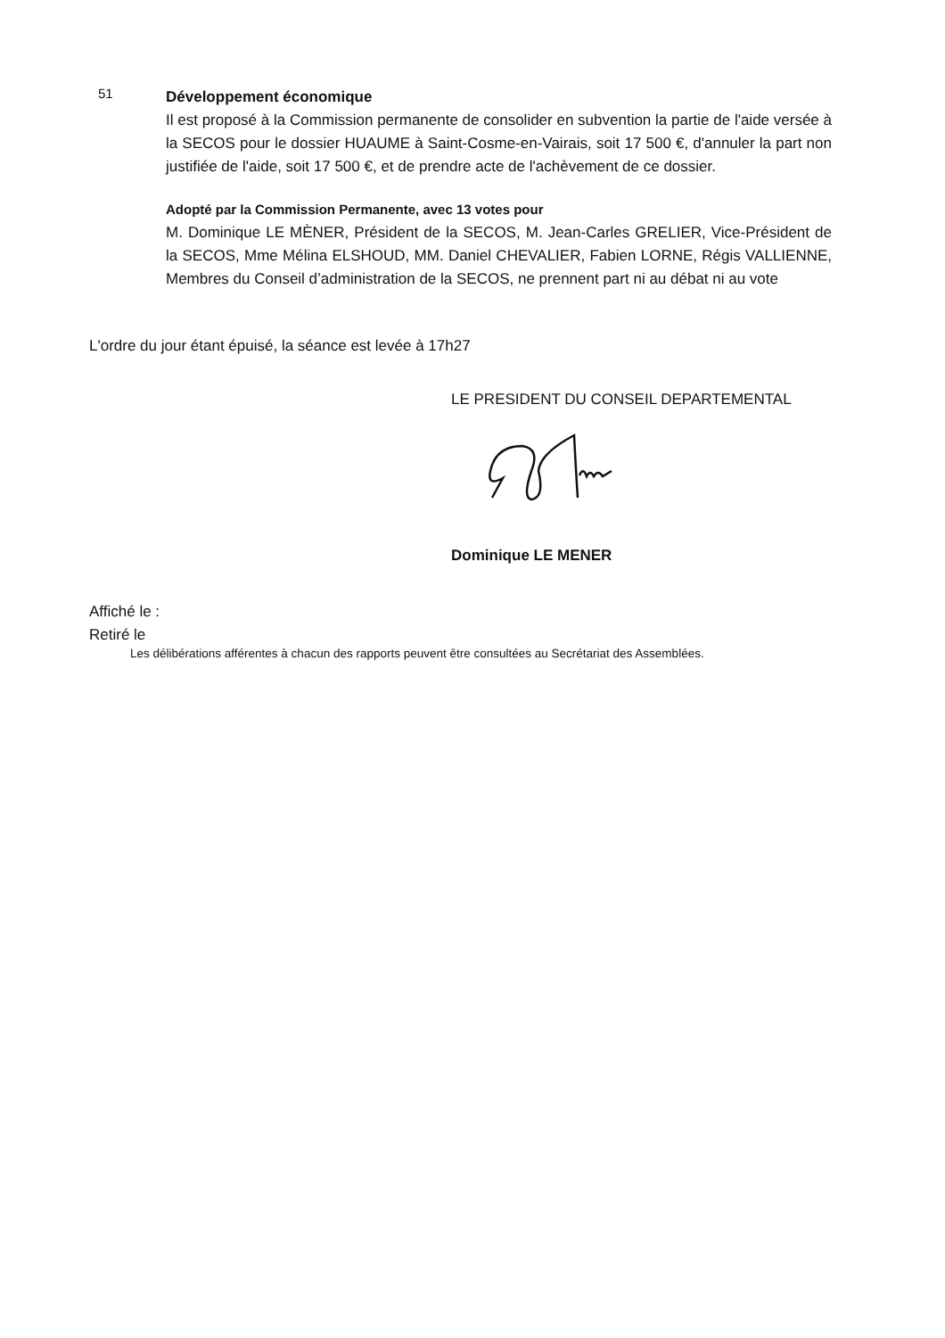51
Développement économique
Il est proposé à la Commission permanente de consolider en subvention la partie de l'aide versée à la SECOS pour le dossier HUAUME à Saint-Cosme-en-Vairais, soit 17 500 €, d'annuler la part non justifiée de l'aide, soit 17 500 €, et de prendre acte de l'achèvement de ce dossier.
Adopté par la Commission Permanente, avec 13 votes pour
M. Dominique LE MÈNER, Président de la SECOS, M. Jean-Carles GRELIER, Vice-Président de la SECOS, Mme Mélina ELSHOUD, MM. Daniel CHEVALIER, Fabien LORNE, Régis VALLIENNE, Membres du Conseil d’administration de la SECOS, ne prennent part ni au débat ni au vote
L'ordre du jour étant épuisé, la séance est levée à 17h27
LE PRESIDENT DU CONSEIL DEPARTEMENTAL
Dominique LE MENER
Affiché le :
Retiré le
Les délibérations afférentes à chacun des rapports peuvent être consultées au Secrétariat des Assemblées.